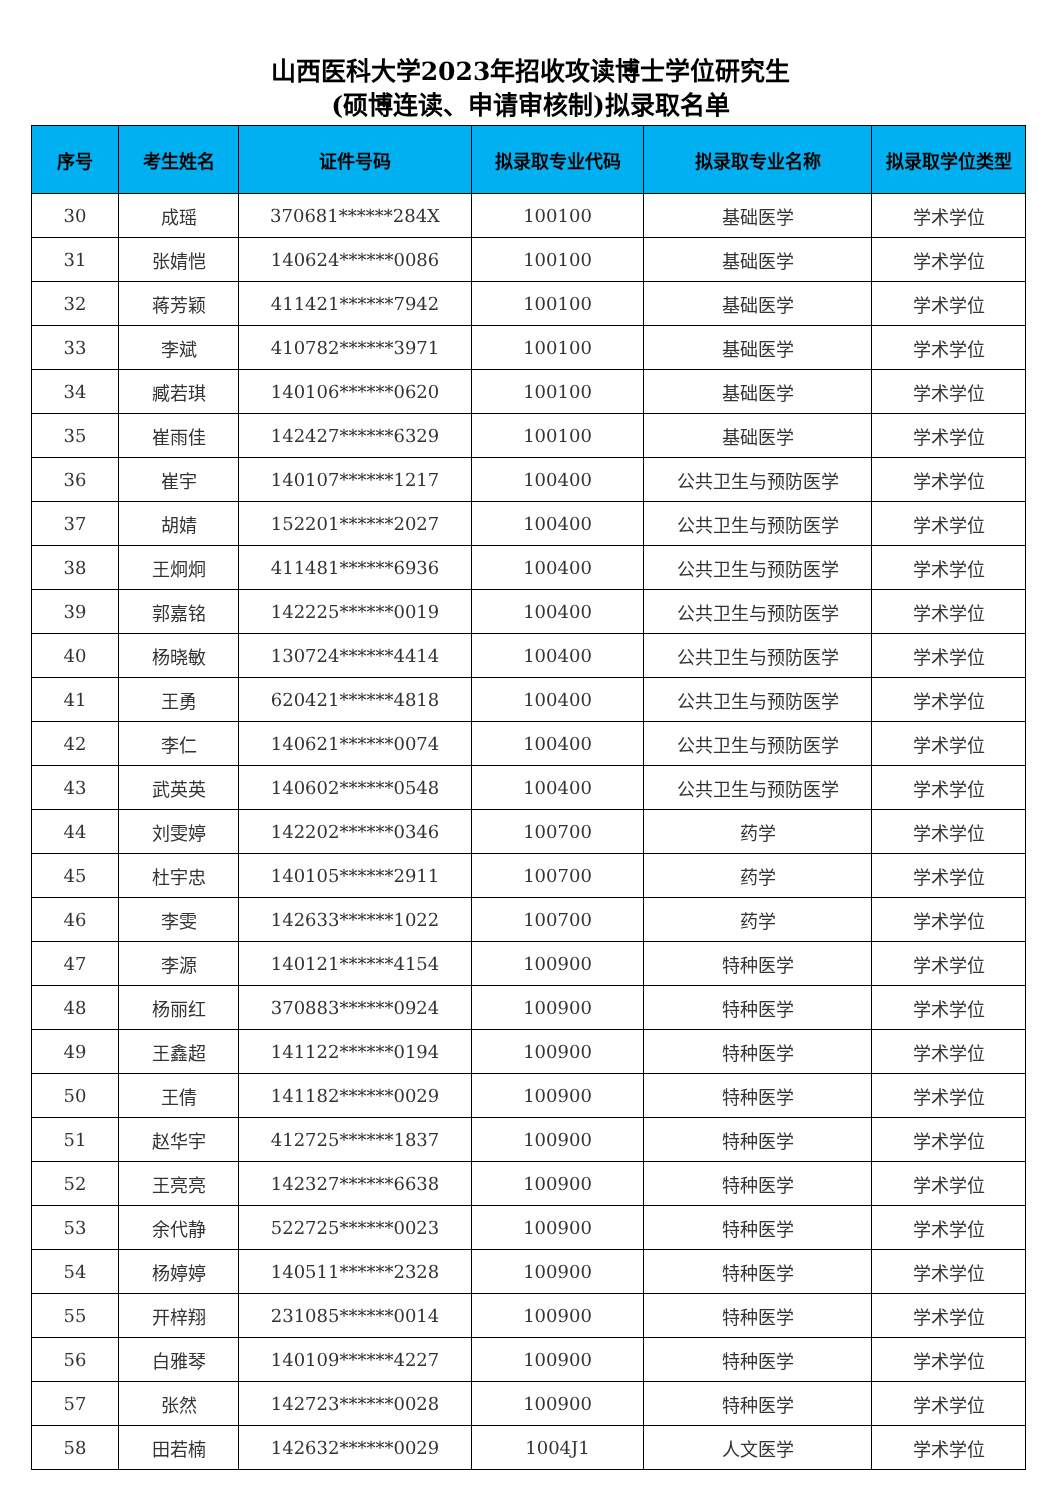山西医科大学2023年招收攻读博士学位研究生
(硕博连读、申请审核制)拟录取名单
| 序号 | 考生姓名 | 证件号码 | 拟录取专业代码 | 拟录取专业名称 | 拟录取学位类型 |
| --- | --- | --- | --- | --- | --- |
| 30 | 成瑶 | 370681******284X | 100100 | 基础医学 | 学术学位 |
| 31 | 张婧恺 | 140624******0086 | 100100 | 基础医学 | 学术学位 |
| 32 | 蒋芳颖 | 411421******7942 | 100100 | 基础医学 | 学术学位 |
| 33 | 李斌 | 410782******3971 | 100100 | 基础医学 | 学术学位 |
| 34 | 臧若琪 | 140106******0620 | 100100 | 基础医学 | 学术学位 |
| 35 | 崔雨佳 | 142427******6329 | 100100 | 基础医学 | 学术学位 |
| 36 | 崔宇 | 140107******1217 | 100400 | 公共卫生与预防医学 | 学术学位 |
| 37 | 胡婧 | 152201******2027 | 100400 | 公共卫生与预防医学 | 学术学位 |
| 38 | 王炯炯 | 411481******6936 | 100400 | 公共卫生与预防医学 | 学术学位 |
| 39 | 郭嘉铭 | 142225******0019 | 100400 | 公共卫生与预防医学 | 学术学位 |
| 40 | 杨晓敏 | 130724******4414 | 100400 | 公共卫生与预防医学 | 学术学位 |
| 41 | 王勇 | 620421******4818 | 100400 | 公共卫生与预防医学 | 学术学位 |
| 42 | 李仁 | 140621******0074 | 100400 | 公共卫生与预防医学 | 学术学位 |
| 43 | 武英英 | 140602******0548 | 100400 | 公共卫生与预防医学 | 学术学位 |
| 44 | 刘雯婷 | 142202******0346 | 100700 | 药学 | 学术学位 |
| 45 | 杜宇忠 | 140105******2911 | 100700 | 药学 | 学术学位 |
| 46 | 李雯 | 142633******1022 | 100700 | 药学 | 学术学位 |
| 47 | 李源 | 140121******4154 | 100900 | 特种医学 | 学术学位 |
| 48 | 杨丽红 | 370883******0924 | 100900 | 特种医学 | 学术学位 |
| 49 | 王鑫超 | 141122******0194 | 100900 | 特种医学 | 学术学位 |
| 50 | 王倩 | 141182******0029 | 100900 | 特种医学 | 学术学位 |
| 51 | 赵华宇 | 412725******1837 | 100900 | 特种医学 | 学术学位 |
| 52 | 王亮亮 | 142327******6638 | 100900 | 特种医学 | 学术学位 |
| 53 | 余代静 | 522725******0023 | 100900 | 特种医学 | 学术学位 |
| 54 | 杨婷婷 | 140511******2328 | 100900 | 特种医学 | 学术学位 |
| 55 | 开梓翔 | 231085******0014 | 100900 | 特种医学 | 学术学位 |
| 56 | 白雅琴 | 140109******4227 | 100900 | 特种医学 | 学术学位 |
| 57 | 张然 | 142723******0028 | 100900 | 特种医学 | 学术学位 |
| 58 | 田若楠 | 142632******0029 | 1004J1 | 人文医学 | 学术学位 |